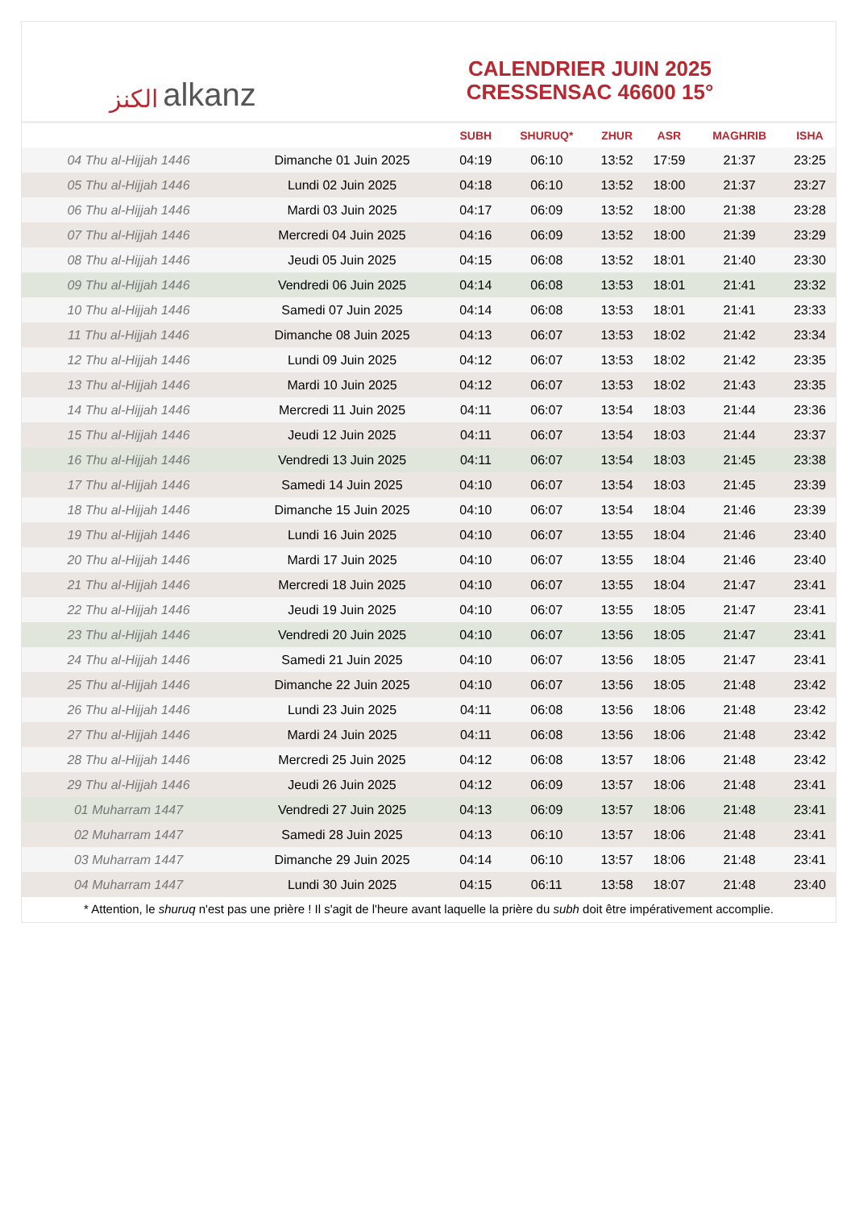الكنز alkanz
CALENDRIER JUIN 2025
CRESSENSAC 46600 15°
| | | SUBH | SHURUQ* | ZHUR | ASR | MAGHRIB | ISHA |
| --- | --- | --- | --- | --- | --- | --- | --- |
| 04 Thu al-Hijjah 1446 | Dimanche 01 Juin 2025 | 04:19 | 06:10 | 13:52 | 17:59 | 21:37 | 23:25 |
| 05 Thu al-Hijjah 1446 | Lundi 02 Juin 2025 | 04:18 | 06:10 | 13:52 | 18:00 | 21:37 | 23:27 |
| 06 Thu al-Hijjah 1446 | Mardi 03 Juin 2025 | 04:17 | 06:09 | 13:52 | 18:00 | 21:38 | 23:28 |
| 07 Thu al-Hijjah 1446 | Mercredi 04 Juin 2025 | 04:16 | 06:09 | 13:52 | 18:00 | 21:39 | 23:29 |
| 08 Thu al-Hijjah 1446 | Jeudi 05 Juin 2025 | 04:15 | 06:08 | 13:52 | 18:01 | 21:40 | 23:30 |
| 09 Thu al-Hijjah 1446 | Vendredi 06 Juin 2025 | 04:14 | 06:08 | 13:53 | 18:01 | 21:41 | 23:32 |
| 10 Thu al-Hijjah 1446 | Samedi 07 Juin 2025 | 04:14 | 06:08 | 13:53 | 18:01 | 21:41 | 23:33 |
| 11 Thu al-Hijjah 1446 | Dimanche 08 Juin 2025 | 04:13 | 06:07 | 13:53 | 18:02 | 21:42 | 23:34 |
| 12 Thu al-Hijjah 1446 | Lundi 09 Juin 2025 | 04:12 | 06:07 | 13:53 | 18:02 | 21:42 | 23:35 |
| 13 Thu al-Hijjah 1446 | Mardi 10 Juin 2025 | 04:12 | 06:07 | 13:53 | 18:02 | 21:43 | 23:35 |
| 14 Thu al-Hijjah 1446 | Mercredi 11 Juin 2025 | 04:11 | 06:07 | 13:54 | 18:03 | 21:44 | 23:36 |
| 15 Thu al-Hijjah 1446 | Jeudi 12 Juin 2025 | 04:11 | 06:07 | 13:54 | 18:03 | 21:44 | 23:37 |
| 16 Thu al-Hijjah 1446 | Vendredi 13 Juin 2025 | 04:11 | 06:07 | 13:54 | 18:03 | 21:45 | 23:38 |
| 17 Thu al-Hijjah 1446 | Samedi 14 Juin 2025 | 04:10 | 06:07 | 13:54 | 18:03 | 21:45 | 23:39 |
| 18 Thu al-Hijjah 1446 | Dimanche 15 Juin 2025 | 04:10 | 06:07 | 13:54 | 18:04 | 21:46 | 23:39 |
| 19 Thu al-Hijjah 1446 | Lundi 16 Juin 2025 | 04:10 | 06:07 | 13:55 | 18:04 | 21:46 | 23:40 |
| 20 Thu al-Hijjah 1446 | Mardi 17 Juin 2025 | 04:10 | 06:07 | 13:55 | 18:04 | 21:46 | 23:40 |
| 21 Thu al-Hijjah 1446 | Mercredi 18 Juin 2025 | 04:10 | 06:07 | 13:55 | 18:04 | 21:47 | 23:41 |
| 22 Thu al-Hijjah 1446 | Jeudi 19 Juin 2025 | 04:10 | 06:07 | 13:55 | 18:05 | 21:47 | 23:41 |
| 23 Thu al-Hijjah 1446 | Vendredi 20 Juin 2025 | 04:10 | 06:07 | 13:56 | 18:05 | 21:47 | 23:41 |
| 24 Thu al-Hijjah 1446 | Samedi 21 Juin 2025 | 04:10 | 06:07 | 13:56 | 18:05 | 21:47 | 23:41 |
| 25 Thu al-Hijjah 1446 | Dimanche 22 Juin 2025 | 04:10 | 06:07 | 13:56 | 18:05 | 21:48 | 23:42 |
| 26 Thu al-Hijjah 1446 | Lundi 23 Juin 2025 | 04:11 | 06:08 | 13:56 | 18:06 | 21:48 | 23:42 |
| 27 Thu al-Hijjah 1446 | Mardi 24 Juin 2025 | 04:11 | 06:08 | 13:56 | 18:06 | 21:48 | 23:42 |
| 28 Thu al-Hijjah 1446 | Mercredi 25 Juin 2025 | 04:12 | 06:08 | 13:57 | 18:06 | 21:48 | 23:42 |
| 29 Thu al-Hijjah 1446 | Jeudi 26 Juin 2025 | 04:12 | 06:09 | 13:57 | 18:06 | 21:48 | 23:41 |
| 01 Muharram 1447 | Vendredi 27 Juin 2025 | 04:13 | 06:09 | 13:57 | 18:06 | 21:48 | 23:41 |
| 02 Muharram 1447 | Samedi 28 Juin 2025 | 04:13 | 06:10 | 13:57 | 18:06 | 21:48 | 23:41 |
| 03 Muharram 1447 | Dimanche 29 Juin 2025 | 04:14 | 06:10 | 13:57 | 18:06 | 21:48 | 23:41 |
| 04 Muharram 1447 | Lundi 30 Juin 2025 | 04:15 | 06:11 | 13:58 | 18:07 | 21:48 | 23:40 |
* Attention, le shuruq n'est pas une prière ! Il s'agit de l'heure avant laquelle la prière du subh doit être impérativement accomplie.